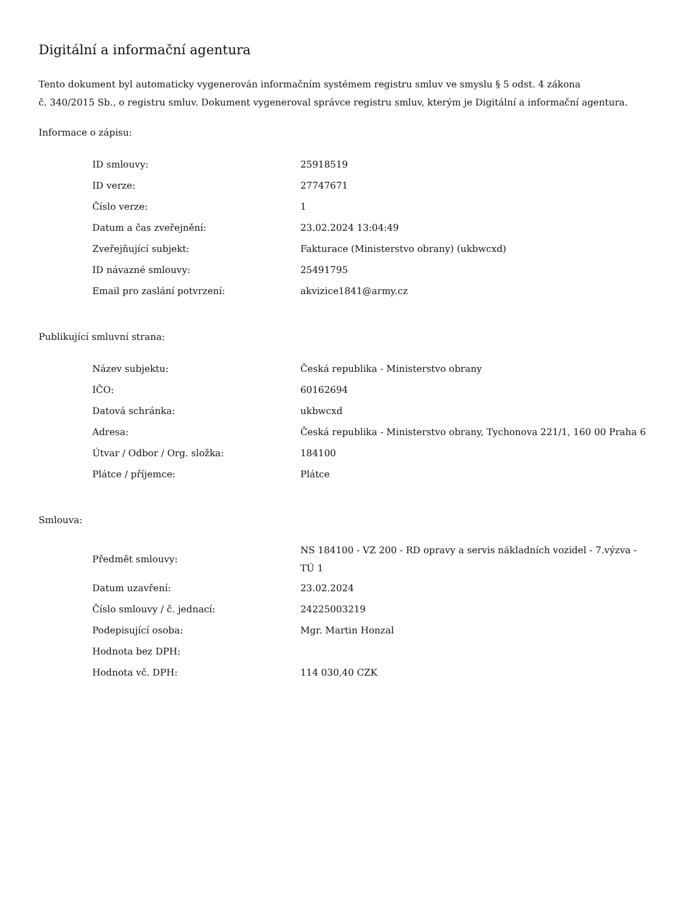Digitální a informační agentura
Tento dokument byl automaticky vygenerován informačním systémem registru smluv ve smyslu § 5 odst. 4 zákona
č. 340/2015 Sb., o registru smluv. Dokument vygeneroval správce registru smluv, kterým je Digitální a informační agentura.
Informace o zápisu:
| ID smlouvy: | 25918519 |
| ID verze: | 27747671 |
| Číslo verze: | 1 |
| Datum a čas zveřejnění: | 23.02.2024 13:04:49 |
| Zveřejňující subjekt: | Fakturace (Ministerstvo obrany) (ukbwcxd) |
| ID návazné smlouvy: | 25491795 |
| Email pro zaslání potvrzení: | akvizice1841@army.cz |
Publikující smluvní strana:
| Název subjektu: | Česká republika - Ministerstvo obrany |
| IČO: | 60162694 |
| Datová schránka: | ukbwcxd |
| Adresa: | Česká republika - Ministerstvo obrany, Tychonova 221/1, 160 00 Praha 6 |
| Útvar / Odbor / Org. složka: | 184100 |
| Plátce / příjemce: | Plátce |
Smlouva:
| Předmět smlouvy: | NS 184100 - VZ 200 - RD opravy a servis nákladních vozidel - 7.výzva - TÚ 1 |
| Datum uzavření: | 23.02.2024 |
| Číslo smlouvy / č. jednací: | 24225003219 |
| Podepisující osoba: | Mgr. Martin Honzal |
| Hodnota bez DPH: | |
| Hodnota vč. DPH: | 114 030,40 CZK |